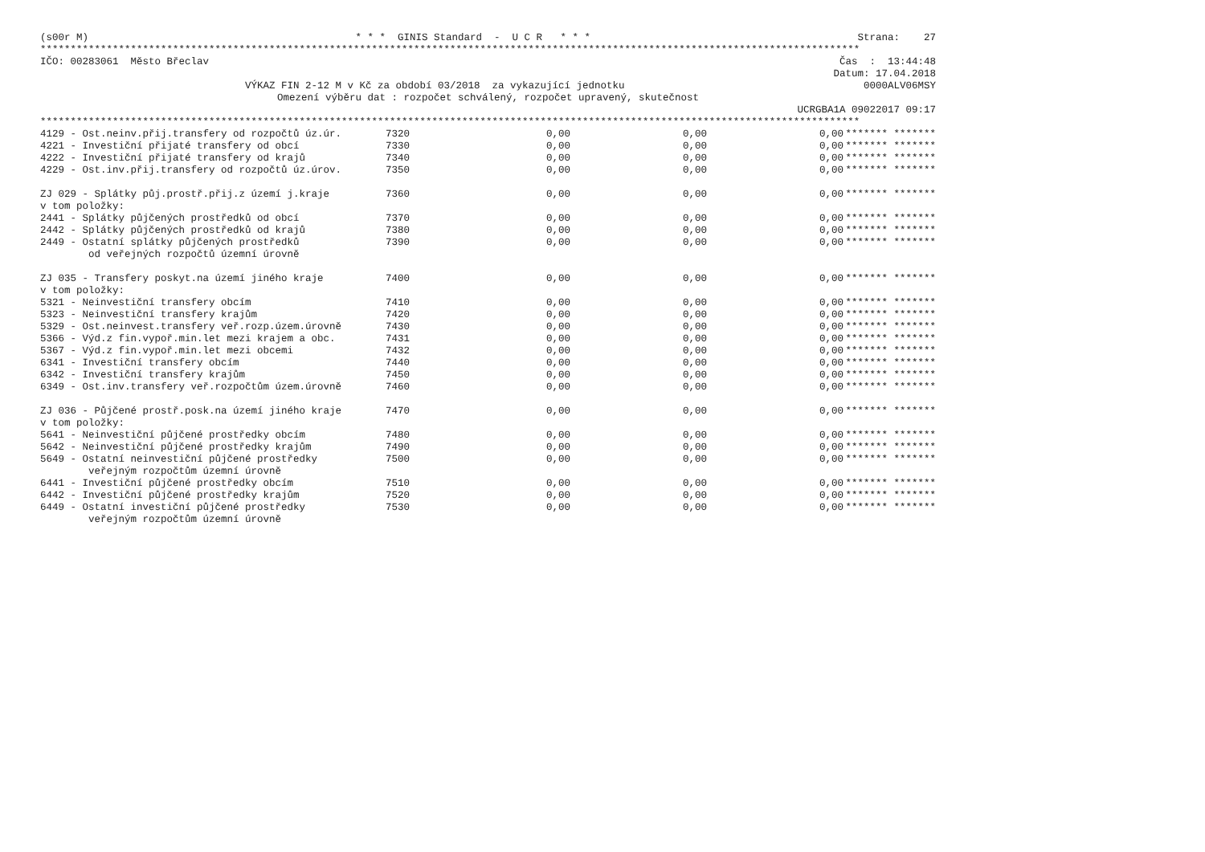(s00r M) * * * GINIS Standard - U C R * * * Strana: 27
****************************************************************************************************************************************
IČO: 00283061 Město Břeclav Čas : 13:44:48
Datum: 17.04.2018
VÝKAZ FIN 2-12 M v Kč za období 03/2018 za vykazující jednotku 0000ALV06MSY
Omezení výběru dat : rozpočet schválený, rozpočet upravený, skutečnost
UCRGBA1A 09022017 09:17
****************************************************************************************************************************************
| 4129 - Ost.neinv.přij.transfery od rozpočtů úz.úr. | 7320 | 0,00 | 0,00 | 0,00 | ******* ******* |
| 4221 - Investiční přijaté transfery od obcí | 7330 | 0,00 | 0,00 | 0,00 | ******* ******* |
| 4222 - Investiční přijaté transfery od krajů | 7340 | 0,00 | 0,00 | 0,00 | ******* ******* |
| 4229 - Ost.inv.přij.transfery od rozpočtů úz.úrov. | 7350 | 0,00 | 0,00 | 0,00 | ******* ******* |
| ZJ 029 - Splátky půj.prostř.přij.z území j.kraje | 7360 | 0,00 | 0,00 | 0,00 | ******* ******* |
| v tom položky: | | | | | |
| 2441 - Splátky půjčených prostředků od obcí | 7370 | 0,00 | 0,00 | 0,00 | ******* ******* |
| 2442 - Splátky půjčených prostředků od krajů | 7380 | 0,00 | 0,00 | 0,00 | ******* ******* |
| 2449 - Ostatní splátky půjčených prostředků | 7390 | 0,00 | 0,00 | 0,00 | ******* ******* |
| od veřejných rozpočtů územní úrovně | | | | | |
| ZJ 035 - Transfery poskyt.na území jiného kraje | 7400 | 0,00 | 0,00 | 0,00 | ******* ******* |
| v tom položky: | | | | | |
| 5321 - Neinvestiční transfery obcím | 7410 | 0,00 | 0,00 | 0,00 | ******* ******* |
| 5323 - Neinvestiční transfery krajům | 7420 | 0,00 | 0,00 | 0,00 | ******* ******* |
| 5329 - Ost.neinvest.transfery veř.rozp.územ.úrovně | 7430 | 0,00 | 0,00 | 0,00 | ******* ******* |
| 5366 - Výd.z fin.vypoř.min.let mezi krajem a obc. | 7431 | 0,00 | 0,00 | 0,00 | ******* ******* |
| 5367 - Výd.z fin.vypoř.min.let mezi obcemi | 7432 | 0,00 | 0,00 | 0,00 | ******* ******* |
| 6341 - Investiční transfery obcím | 7440 | 0,00 | 0,00 | 0,00 | ******* ******* |
| 6342 - Investiční transfery krajům | 7450 | 0,00 | 0,00 | 0,00 | ******* ******* |
| 6349 - Ost.inv.transfery veř.rozpočtům územ.úrovně | 7460 | 0,00 | 0,00 | 0,00 | ******* ******* |
| ZJ 036 - Půjčené prostř.posk.na území jiného kraje | 7470 | 0,00 | 0,00 | 0,00 | ******* ******* |
| v tom položky: | | | | | |
| 5641 - Neinvestiční půjčené prostředky obcím | 7480 | 0,00 | 0,00 | 0,00 | ******* ******* |
| 5642 - Neinvestiční půjčené prostředky krajům | 7490 | 0,00 | 0,00 | 0,00 | ******* ******* |
| 5649 - Ostatní neinvestiční půjčené prostředky | 7500 | 0,00 | 0,00 | 0,00 | ******* ******* |
| veřejným rozpočtům územní úrovně | | | | | |
| 6441 - Investiční půjčené prostředky obcím | 7510 | 0,00 | 0,00 | 0,00 | ******* ******* |
| 6442 - Investiční půjčené prostředky krajům | 7520 | 0,00 | 0,00 | 0,00 | ******* ******* |
| 6449 - Ostatní investiční půjčené prostředky | 7530 | 0,00 | 0,00 | 0,00 | ******* ******* |
| veřejným rozpočtům územní úrovně | | | | | |